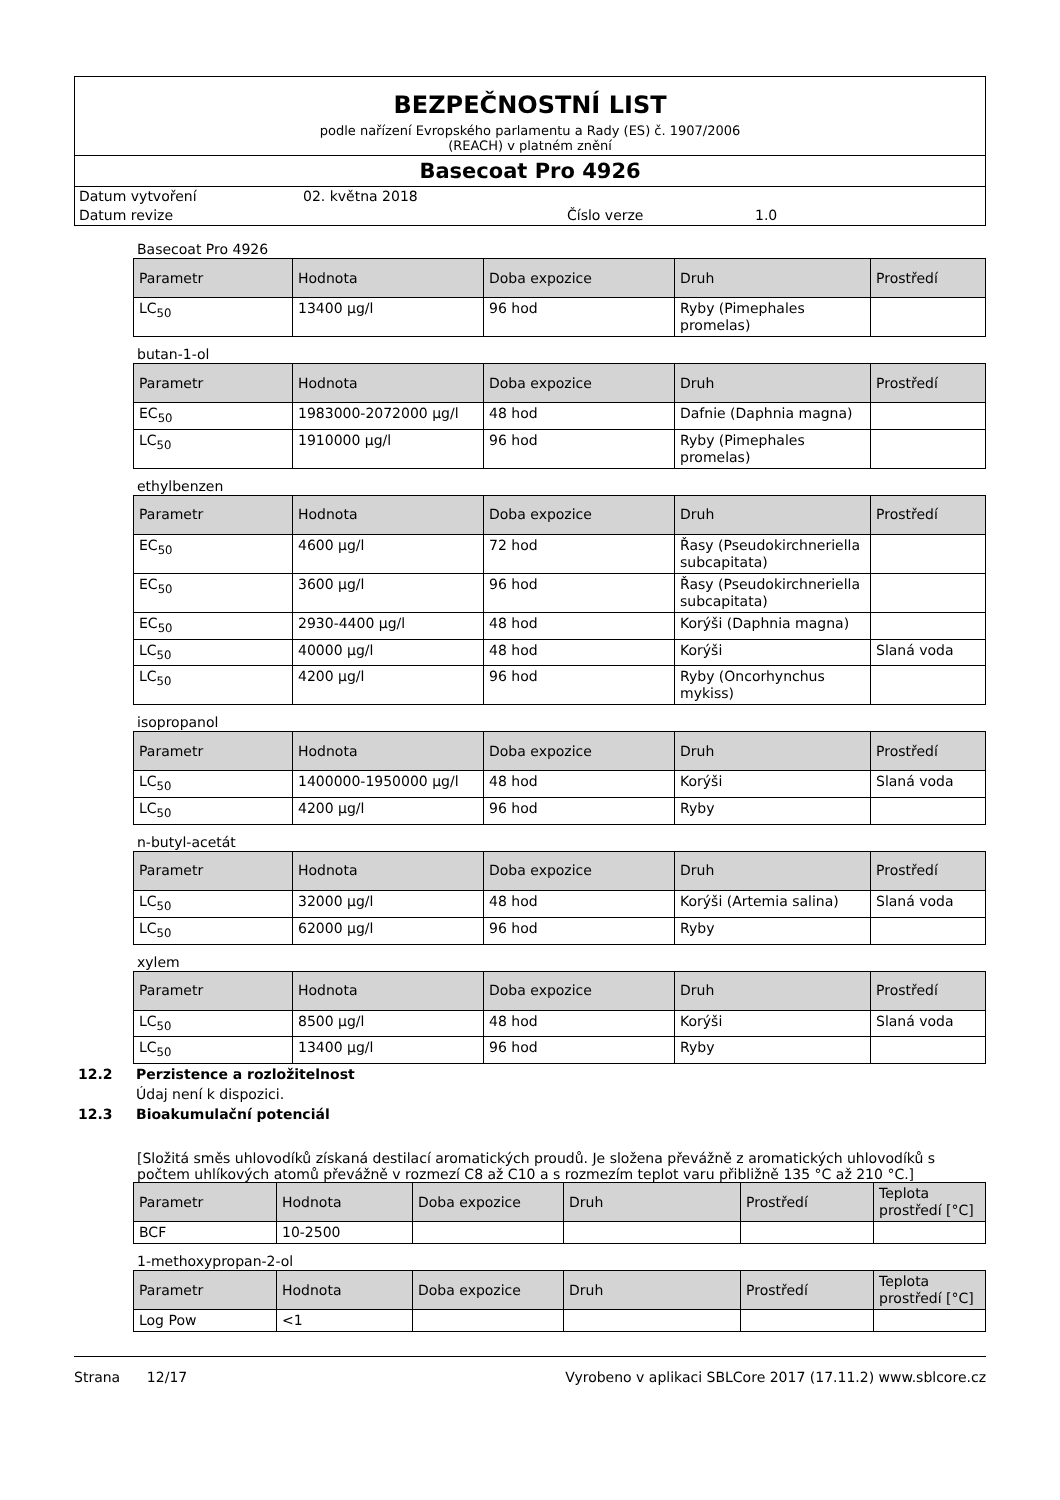BEZPEČNOSTNÍ LIST
podle nařízení Evropského parlamentu a Rady (ES) č. 1907/2006
(REACH) v platném znění
Basecoat Pro 4926
Datum vytvoření 02. května 2018
Datum revize Číslo verze 1.0
Basecoat Pro 4926
| Parametr | Hodnota | Doba expozice | Druh | Prostředí |
| --- | --- | --- | --- | --- |
| LC<sub>50</sub> | 13400 µg/l | 96 hod | Ryby (Pimephales promelas) | |
butan-1-ol
| Parametr | Hodnota | Doba expozice | Druh | Prostředí |
| --- | --- | --- | --- | --- |
| EC<sub>50</sub> | 1983000-2072000 µg/l | 48 hod | Dafnie (Daphnia magna) | |
| LC<sub>50</sub> | 1910000 µg/l | 96 hod | Ryby (Pimephales promelas) | |
ethylbenzen
| Parametr | Hodnota | Doba expozice | Druh | Prostředí |
| --- | --- | --- | --- | --- |
| EC<sub>50</sub> | 4600 µg/l | 72 hod | Řasy (Pseudokirchneriella subcapitata) | |
| EC<sub>50</sub> | 3600 µg/l | 96 hod | Řasy (Pseudokirchneriella subcapitata) | |
| EC<sub>50</sub> | 2930-4400 µg/l | 48 hod | Korýši (Daphnia magna) | |
| LC<sub>50</sub> | 40000 µg/l | 48 hod | Korýši | Slaná voda |
| LC<sub>50</sub> | 4200 µg/l | 96 hod | Ryby (Oncorhynchus mykiss) | |
isopropanol
| Parametr | Hodnota | Doba expozice | Druh | Prostředí |
| --- | --- | --- | --- | --- |
| LC<sub>50</sub> | 1400000-1950000 µg/l | 48 hod | Korýši | Slaná voda |
| LC<sub>50</sub> | 4200 µg/l | 96 hod | Ryby | |
n-butyl-acetát
| Parametr | Hodnota | Doba expozice | Druh | Prostředí |
| --- | --- | --- | --- | --- |
| LC<sub>50</sub> | 32000 µg/l | 48 hod | Korýši (Artemia salina) | Slaná voda |
| LC<sub>50</sub> | 62000 µg/l | 96 hod | Ryby | |
xylem
| Parametr | Hodnota | Doba expozice | Druh | Prostředí |
| --- | --- | --- | --- | --- |
| LC<sub>50</sub> | 8500 µg/l | 48 hod | Korýši | Slaná voda |
| LC<sub>50</sub> | 13400 µg/l | 96 hod | Ryby | |
12.2 Perzistence a rozložitelnost
Údaj není k dispozici.
12.3 Bioakumulační potenciál
[Složitá směs uhlovodíků získaná destilací aromatických proudů. Je složena převážně z aromatických uhlovodíků s počtem uhlíkových atomů převážně v rozmezí C8 až C10 a s rozmezím teplot varu přibližně 135 °C až 210 °C.]
| Parametr | Hodnota | Doba expozice | Druh | Prostředí | Teplota prostředí [°C] |
| --- | --- | --- | --- | --- | --- |
| BCF | 10-2500 | | | | |
1-methoxypropan-2-ol
| Parametr | Hodnota | Doba expozice | Druh | Prostředí | Teplota prostředí [°C] |
| --- | --- | --- | --- | --- | --- |
| Log Pow | <1 | | | | |
Strana 12/17 Vyrobeno v aplikaci SBLCore 2017 (17.11.2) www.sblcore.cz